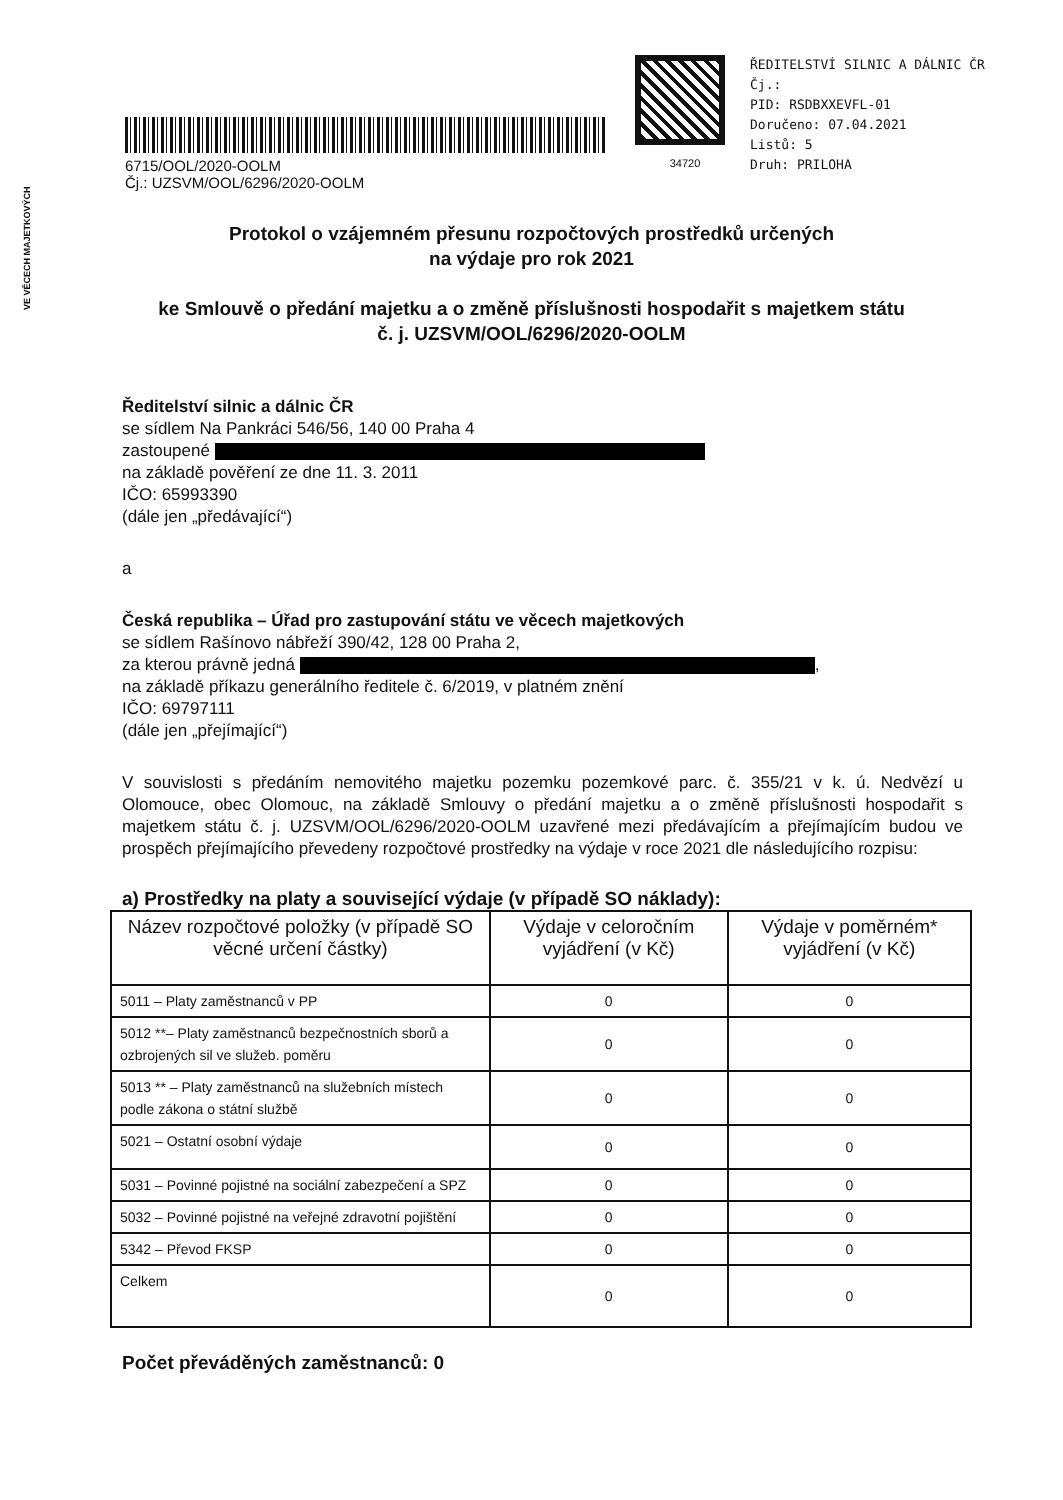VE VĚCECH MAJETKOVÝCH
6715/OOL/2020-OOLM
Čj.: UZSVM/OOL/6296/2020-OOLM
34720
ŘEDITELSTVÍ SILNIC A DÁLNIC ČR
Čj.:
PID: RSDBXXEVFL-01
Doručeno: 07.04.2021
Listů: 5
Druh: PRILOHA
Protokol o vzájemném přesunu rozpočtových prostředků určených
na výdaje pro rok 2021
ke Smlouvě o předání majetku a o změně příslušnosti hospodařit s majetkem státu
č. j. UZSVM/OOL/6296/2020-OOLM
Ředitelství silnic a dálnic ČR
se sídlem Na Pankráci 546/56, 140 00 Praha 4
zastoupené
na základě pověření ze dne 11. 3. 2011
IČO: 65993390
(dále jen „předávající“)
a
Česká republika – Úřad pro zastupování státu ve věcech majetkových
se sídlem Rašínovo nábřeží 390/42, 128 00 Praha 2,
za kterou právně jedná ,
na základě příkazu generálního ředitele č. 6/2019, v platném znění
IČO: 69797111
(dále jen „přejímající“)
V souvislosti s předáním nemovitého majetku pozemku pozemkové parc. č. 355/21 v k. ú. Nedvězí u Olomouce, obec Olomouc, na základě Smlouvy o předání majetku a o změně příslušnosti hospodařit s majetkem státu č. j. UZSVM/OOL/6296/2020-OOLM uzavřené mezi předávajícím a přejímajícím budou ve prospěch přejímajícího převedeny rozpočtové prostředky na výdaje v roce 2021 dle následujícího rozpisu:
a) Prostředky na platy a související výdaje (v případě SO náklady):
| Název rozpočtové položky (v případě SO věcné určení částky) | Výdaje v celoročním vyjádření (v Kč) | Výdaje v poměrném* vyjádření (v Kč) |
| --- | --- | --- |
| 5011 – Platy zaměstnanců v PP | 0 | 0 |
| 5012 **– Platy zaměstnanců bezpečnostních sborů a ozbrojených sil ve služeb. poměru | 0 | 0 |
| 5013 ** – Platy zaměstnanců na služebních místech podle zákona o státní službě | 0 | 0 |
| 5021 – Ostatní osobní výdaje | 0 | 0 |
| 5031 – Povinné pojistné na sociální zabezpečení a SPZ | 0 | 0 |
| 5032 – Povinné pojistné na veřejné zdravotní pojištění | 0 | 0 |
| 5342 – Převod FKSP | 0 | 0 |
| Celkem | 0 | 0 |
Počet převáděných zaměstnanců: 0